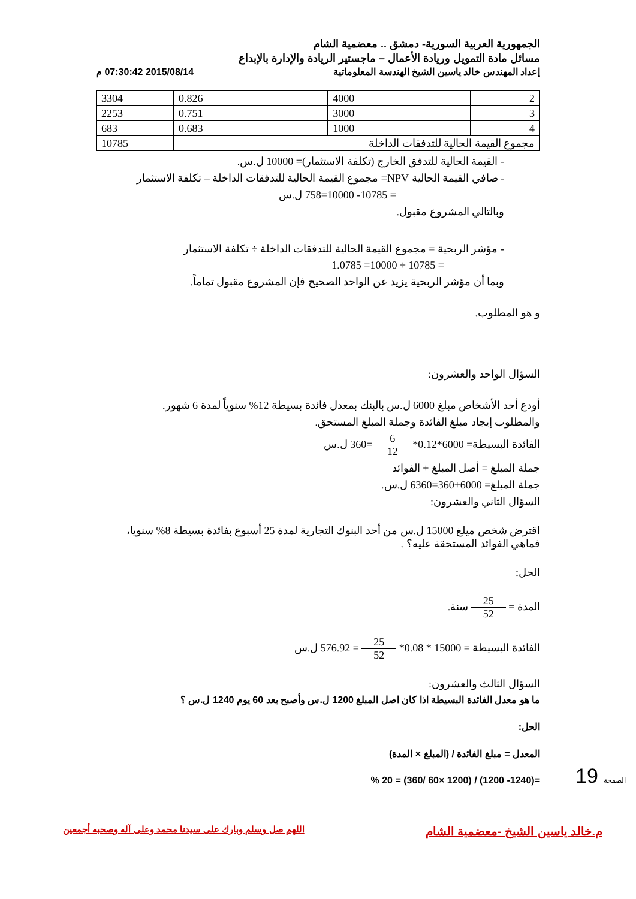الجمهورية العربية السورية- دمشق .. معضمية الشام
مسائل مادة التمويل وريادة الأعمال – ماجستير الريادة والإدارة بالإبداع
إعداد المهندس خالد ياسين الشيخ الهندسة المعلوماتية 2015/08/14 07:30:42 م
| 2 | 4000 | 0.826 | 3304 |
| 3 | 3000 | 0.751 | 2253 |
| 4 | 1000 | 0.683 | 683 |
| مجموع القيمة الحالية للتدفقات الداخلة | | | 10785 |
- القيمة الحالية للتدفق الخارج (تكلفة الاستثمار)= 10000 ل.س.
- صافي القيمة الحالية NPV= مجموع القيمة الحالية للتدفقات الداخلة – تكلفة الاستثمار
= 10785- 10000=758 ل.س
وبالتالي المشروع مقبول.
- مؤشر الربحية = مجموع القيمة الحالية للتدفقات الداخلة ÷ تكلفة الاستثمار
= 10785 ÷ 10000= 1.0785
وبما أن مؤشر الربحية يزيد عن الواحد الصحيح فإن المشروع مقبول تماماً.
و هو المطلوب.
السؤال الواحد والعشرون:
أودع أحد الأشخاص مبلغ 6000 ل.س بالبنك بمعدل فائدة بسيطة 12% سنوياً لمدة 6 شهور.
والمطلوب إيجاد مبلغ الفائدة وجملة المبلغ المستحق.
الفائدة البسيطة= 6000*0.12* 6 12 =360 ل.س
جملة المبلغ = أصل المبلغ + الفوائد
جملة المبلغ= 6000+360=6360 ل.س.
السؤال الثاني والعشرون:
اقترض شخص ميلغ 15000 ل.س من أحد البنوك التجارية لمدة 25 أسبوع بفائدة بسيطة 8% سنويا، فماهي الفوائد المستحقة عليه؟ .
الحل:
المدة = 25 52 سنة.
الفائدة البسيطة = 15000 * 0.08* 25 52 = 576.92 ل.س
السؤال الثالث والعشرون:
ما هو معدل الفائدة البسيطة اذا كان اصل المبلغ 1200 ل.س وأصبح بعد 60 يوم 1240 ل.س ؟
الحل:
المعدل = مبلغ الفائدة / (المبلغ × المدة)
=(1240- 1200) / (1200 ×60 /360) = 20 %
19 الصفحة
م.خالد ياسين الشيخ -معضمية الشام اللهم صل وسلم وبارك على سيدنا محمد وعلى آله وصحبه أجمعين